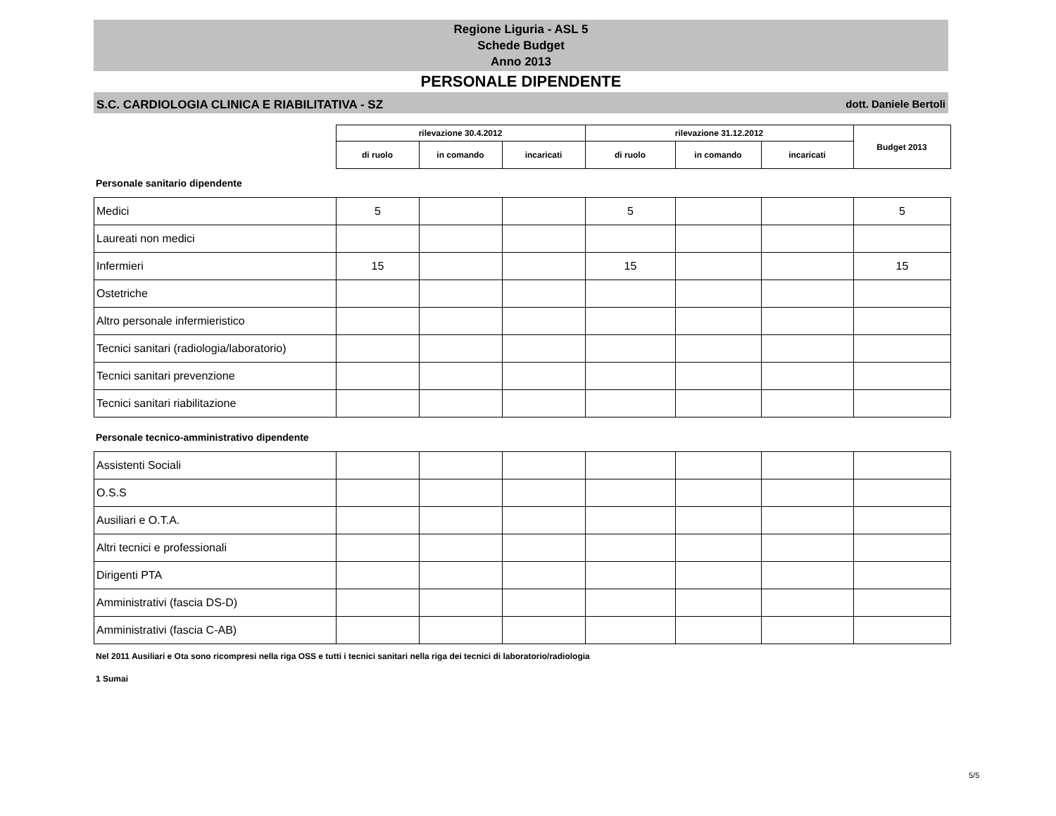Regione Liguria - ASL 5
Schede Budget
Anno 2013
PERSONALE DIPENDENTE
S.C. CARDIOLOGIA CLINICA E RIABILITATIVA - SZ dott. Daniele Bertoli
| | rilevazione 30.4.2012 | | | rilevazione 31.12.2012 | | | Budget 2013 |
| --- | --- | --- | --- | --- | --- | --- | --- |
| | di ruolo | in comando | incaricati | di ruolo | in comando | incaricati | |
Personale sanitario dipendente
| Medici | 5 | | | 5 | | | 5 |
| Laureati non medici | | | | | | | |
| Infermieri | 15 | | | 15 | | | 15 |
| Ostetriche | | | | | | | |
| Altro personale infermieristico | | | | | | | |
| Tecnici sanitari (radiologia/laboratorio) | | | | | | | |
| Tecnici sanitari prevenzione | | | | | | | |
| Tecnici sanitari riabilitazione | | | | | | | |
Personale tecnico-amministrativo dipendente
| Assistenti Sociali | | | | | | | |
| O.S.S | | | | | | | |
| Ausiliari e O.T.A. | | | | | | | |
| Altri tecnici e professionali | | | | | | | |
| Dirigenti PTA | | | | | | | |
| Amministrativi (fascia DS-D) | | | | | | | |
| Amministrativi (fascia C-AB) | | | | | | | |
Nel 2011 Ausiliari e Ota sono ricompresi nella riga OSS e tutti i tecnici sanitari nella riga dei tecnici di laboratorio/radiologia
1 Sumai
5/5